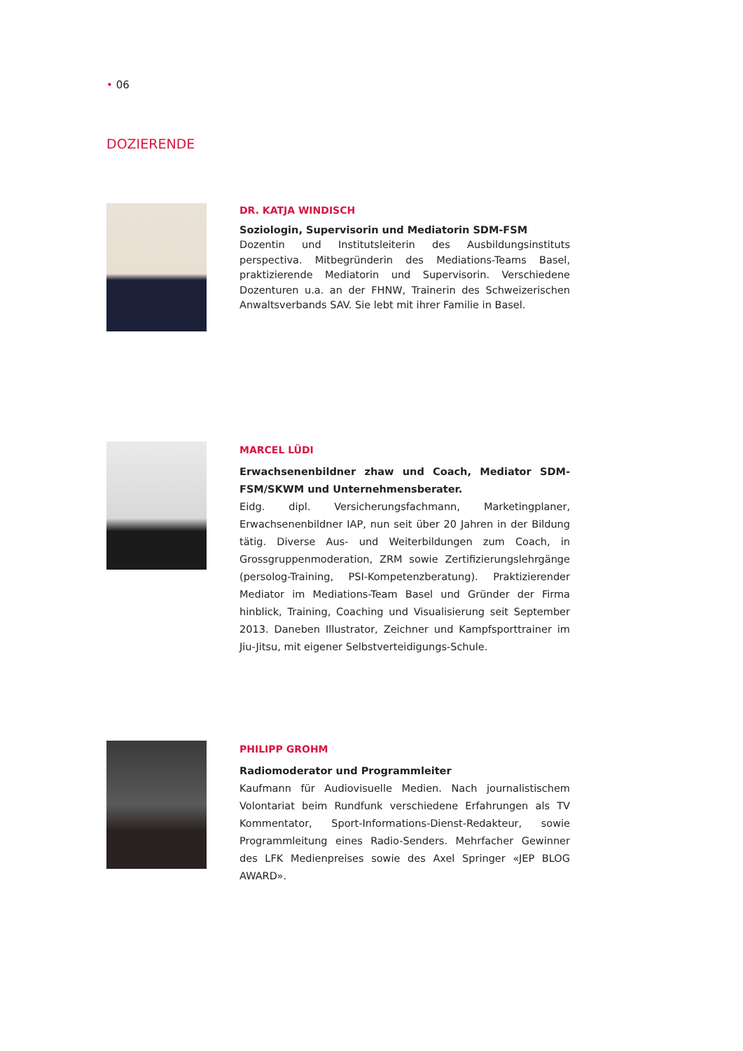• 06
DOZIERENDE
DR. KATJA WINDISCH
Soziologin, Supervisorin und Mediatorin SDM-FSM
Dozentin und Institutsleiterin des Ausbildungsinstituts perspectiva. Mitbegründerin des Mediations-Teams Basel, praktizierende Mediatorin und Supervisorin. Verschiedene Dozenturen u.a. an der FHNW, Trainerin des Schweizerischen Anwaltsverbands SAV. Sie lebt mit ihrer Familie in Basel.
MARCEL LÜDI
Erwachsenenbildner zhaw und Coach, Mediator SDM-FSM/SKWM und Unternehmensberater.
Eidg. dipl. Versicherungsfachmann, Marketingplaner, Erwachsenenbildner IAP, nun seit über 20 Jahren in der Bildung tätig. Diverse Aus- und Weiterbildungen zum Coach, in Grossgruppenmoderation, ZRM sowie Zertifizierungslehrgänge (persolog-Training, PSI-Kompetenzberatung). Praktizierender Mediator im Mediations-Team Basel und Gründer der Firma hinblick, Training, Coaching und Visualisierung seit September 2013. Daneben Illustrator, Zeichner und Kampfsporttrainer im Jiu-Jitsu, mit eigener Selbstverteidigungs-Schule.
PHILIPP GROHM
Radiomoderator und Programmleiter
Kaufmann für Audiovisuelle Medien. Nach journalistischem Volontariat beim Rundfunk verschiedene Erfahrungen als TV Kommentator, Sport-Informations-Dienst-Redakteur, sowie Programmleitung eines Radio-Senders. Mehrfacher Gewinner des LFK Medienpreises sowie des Axel Springer «JEP BLOG AWARD».